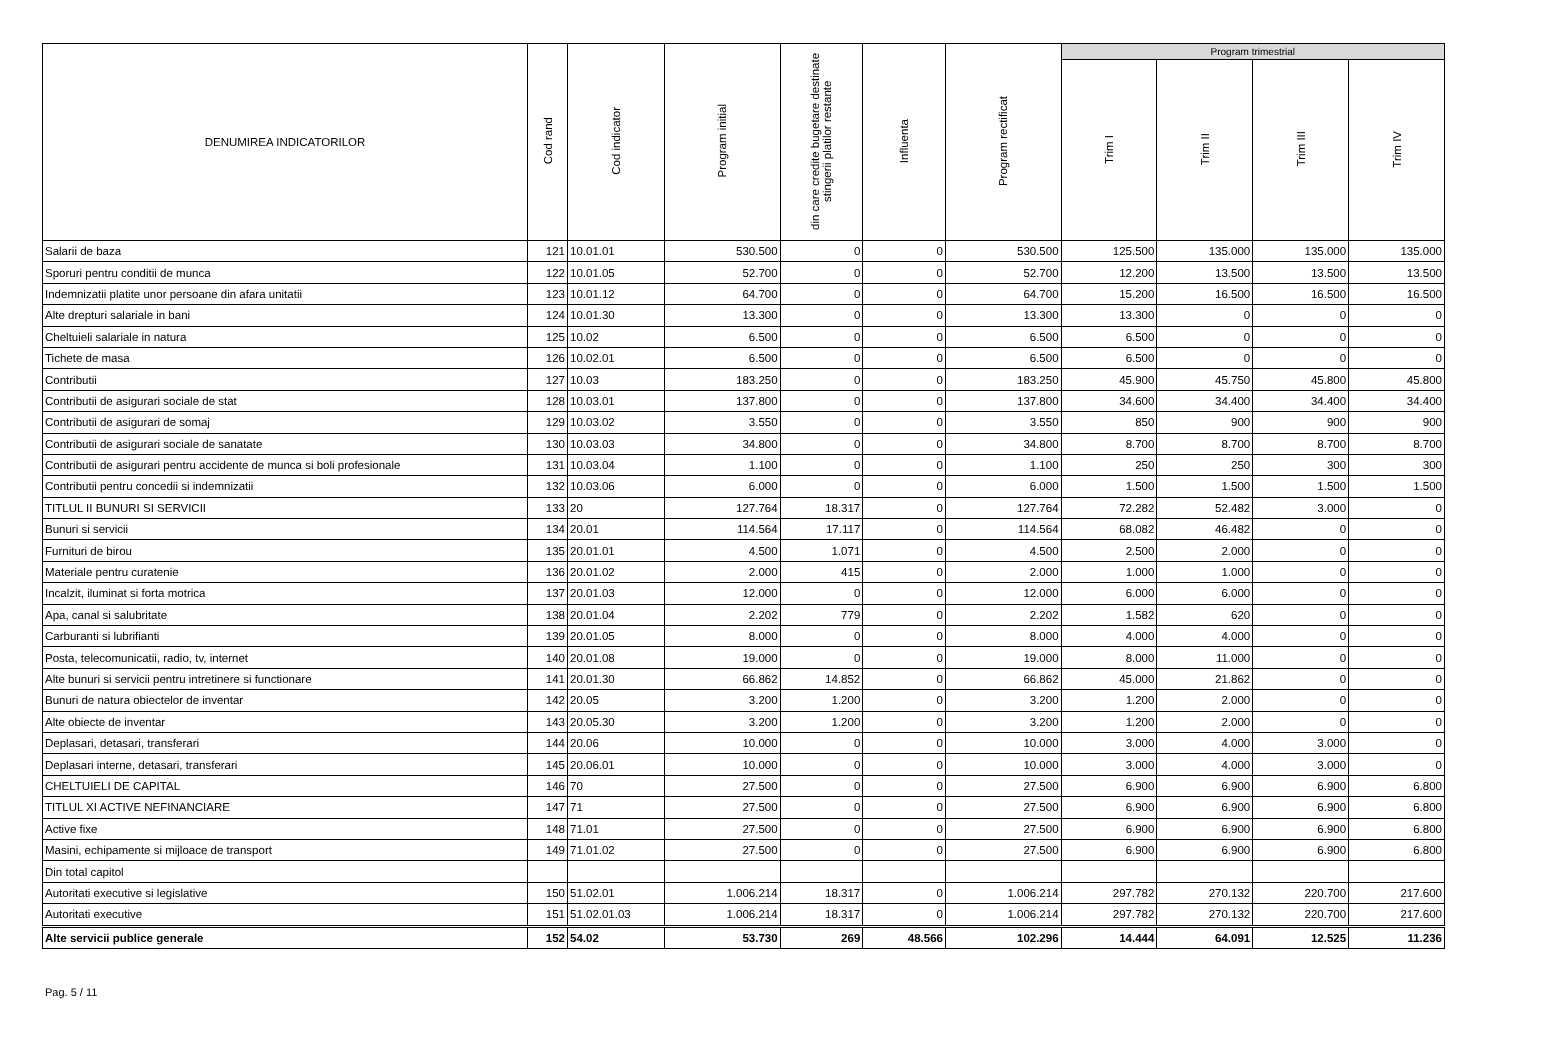| DENUMIREA INDICATORILOR | Cod rand | Cod indicator | Program initial | din care credite bugetare destinate stingerii platilor restante | Influenta | Program rectificat | Program trimestrial | | | |
| --- | --- | --- | --- | --- | --- | --- | --- | --- | --- | --- |
| | | | | | | | Trim I | Trim II | Trim III | Trim IV |
| Salarii de baza | 121 | 10.01.01 | 530.500 | 0 | 0 | 530.500 | 125.500 | 135.000 | 135.000 | 135.000 |
| Sporuri pentru conditii de munca | 122 | 10.01.05 | 52.700 | 0 | 0 | 52.700 | 12.200 | 13.500 | 13.500 | 13.500 |
| Indemnizatii platite unor persoane din afara unitatii | 123 | 10.01.12 | 64.700 | 0 | 0 | 64.700 | 15.200 | 16.500 | 16.500 | 16.500 |
| Alte drepturi salariale in bani | 124 | 10.01.30 | 13.300 | 0 | 0 | 13.300 | 13.300 | 0 | 0 | 0 |
| Cheltuieli salariale in natura | 125 | 10.02 | 6.500 | 0 | 0 | 6.500 | 6.500 | 0 | 0 | 0 |
| Tichete de masa | 126 | 10.02.01 | 6.500 | 0 | 0 | 6.500 | 6.500 | 0 | 0 | 0 |
| Contributii | 127 | 10.03 | 183.250 | 0 | 0 | 183.250 | 45.900 | 45.750 | 45.800 | 45.800 |
| Contributii de asigurari sociale de stat | 128 | 10.03.01 | 137.800 | 0 | 0 | 137.800 | 34.600 | 34.400 | 34.400 | 34.400 |
| Contributii de asigurari de somaj | 129 | 10.03.02 | 3.550 | 0 | 0 | 3.550 | 850 | 900 | 900 | 900 |
| Contributii de asigurari sociale de sanatate | 130 | 10.03.03 | 34.800 | 0 | 0 | 34.800 | 8.700 | 8.700 | 8.700 | 8.700 |
| Contributii de asigurari pentru accidente de munca si boli profesionale | 131 | 10.03.04 | 1.100 | 0 | 0 | 1.100 | 250 | 250 | 300 | 300 |
| Contributii pentru concedii si indemnizatii | 132 | 10.03.06 | 6.000 | 0 | 0 | 6.000 | 1.500 | 1.500 | 1.500 | 1.500 |
| TITLUL II BUNURI SI SERVICII | 133 | 20 | 127.764 | 18.317 | 0 | 127.764 | 72.282 | 52.482 | 3.000 | 0 |
| Bunuri si servicii | 134 | 20.01 | 114.564 | 17.117 | 0 | 114.564 | 68.082 | 46.482 | 0 | 0 |
| Furnituri de birou | 135 | 20.01.01 | 4.500 | 1.071 | 0 | 4.500 | 2.500 | 2.000 | 0 | 0 |
| Materiale pentru curatenie | 136 | 20.01.02 | 2.000 | 415 | 0 | 2.000 | 1.000 | 1.000 | 0 | 0 |
| Incalzit, iluminat si forta motrica | 137 | 20.01.03 | 12.000 | 0 | 0 | 12.000 | 6.000 | 6.000 | 0 | 0 |
| Apa, canal si salubritate | 138 | 20.01.04 | 2.202 | 779 | 0 | 2.202 | 1.582 | 620 | 0 | 0 |
| Carburanti si lubrifianti | 139 | 20.01.05 | 8.000 | 0 | 0 | 8.000 | 4.000 | 4.000 | 0 | 0 |
| Posta, telecomunicatii, radio, tv, internet | 140 | 20.01.08 | 19.000 | 0 | 0 | 19.000 | 8.000 | 11.000 | 0 | 0 |
| Alte bunuri si servicii pentru intretinere si functionare | 141 | 20.01.30 | 66.862 | 14.852 | 0 | 66.862 | 45.000 | 21.862 | 0 | 0 |
| Bunuri de natura obiectelor de inventar | 142 | 20.05 | 3.200 | 1.200 | 0 | 3.200 | 1.200 | 2.000 | 0 | 0 |
| Alte obiecte de inventar | 143 | 20.05.30 | 3.200 | 1.200 | 0 | 3.200 | 1.200 | 2.000 | 0 | 0 |
| Deplasari, detasari, transferari | 144 | 20.06 | 10.000 | 0 | 0 | 10.000 | 3.000 | 4.000 | 3.000 | 0 |
| Deplasari interne, detasari, transferari | 145 | 20.06.01 | 10.000 | 0 | 0 | 10.000 | 3.000 | 4.000 | 3.000 | 0 |
| CHELTUIELI DE CAPITAL | 146 | 70 | 27.500 | 0 | 0 | 27.500 | 6.900 | 6.900 | 6.900 | 6.800 |
| TITLUL XI ACTIVE NEFINANCIARE | 147 | 71 | 27.500 | 0 | 0 | 27.500 | 6.900 | 6.900 | 6.900 | 6.800 |
| Active fixe | 148 | 71.01 | 27.500 | 0 | 0 | 27.500 | 6.900 | 6.900 | 6.900 | 6.800 |
| Masini, echipamente si mijloace de transport | 149 | 71.01.02 | 27.500 | 0 | 0 | 27.500 | 6.900 | 6.900 | 6.900 | 6.800 |
| Din total capitol | | | | | | | | | | |
| Autoritati executive si legislative | 150 | 51.02.01 | 1.006.214 | 18.317 | 0 | 1.006.214 | 297.782 | 270.132 | 220.700 | 217.600 |
| Autoritati executive | 151 | 51.02.01.03 | 1.006.214 | 18.317 | 0 | 1.006.214 | 297.782 | 270.132 | 220.700 | 217.600 |
| Alte servicii publice generale | 152 | 54.02 | 53.730 | 269 | 48.566 | 102.296 | 14.444 | 64.091 | 12.525 | 11.236 |
Pag. 5 / 11